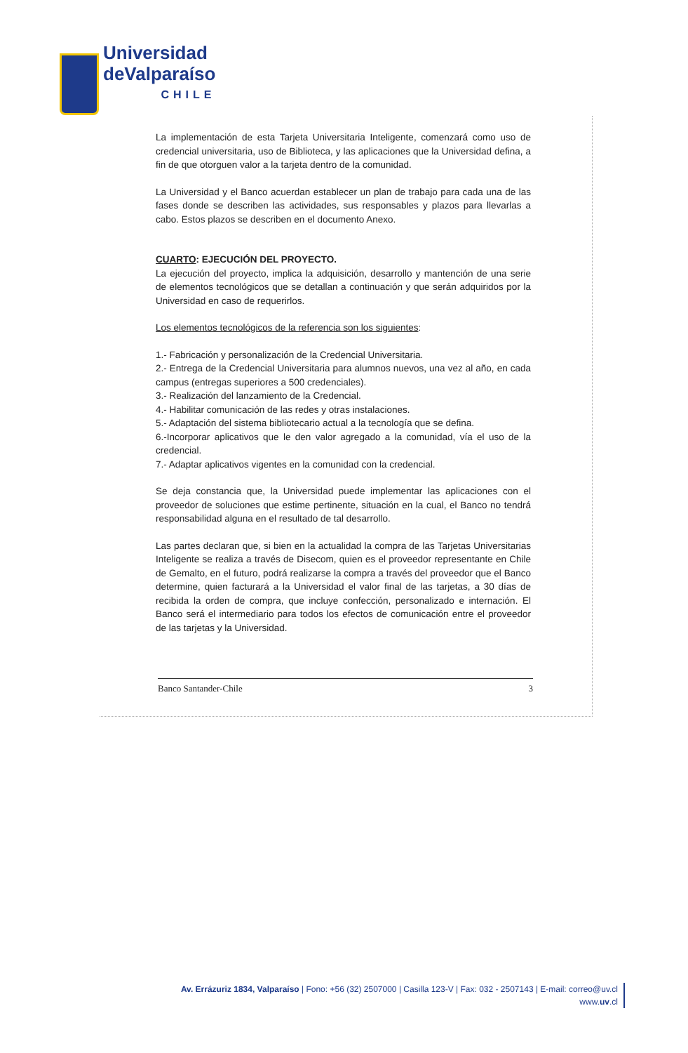Universidad
deValparaíso
CHILE
La implementación de esta Tarjeta Universitaria Inteligente, comenzará como uso de credencial universitaria, uso de Biblioteca, y las aplicaciones que la Universidad defina, a fin de que otorguen valor a la tarjeta dentro de la comunidad.
La Universidad y el Banco acuerdan establecer un plan de trabajo para cada una de las fases donde se describen las actividades, sus responsables y plazos para llevarlas a cabo. Estos plazos se describen en el documento Anexo.
CUARTO: EJECUCIÓN DEL PROYECTO.
La ejecución del proyecto, implica la adquisición, desarrollo y mantención de una serie de elementos tecnológicos que se detallan a continuación y que serán adquiridos por la Universidad en caso de requerirlos.
Los elementos tecnológicos de la referencia son los siguientes:
1.- Fabricación y personalización de la Credencial Universitaria.
2.- Entrega de la Credencial Universitaria para alumnos nuevos, una vez al año, en cada campus (entregas superiores a 500 credenciales).
3.- Realización del lanzamiento de la Credencial.
4.- Habilitar comunicación de las redes y otras instalaciones.
5.- Adaptación del sistema bibliotecario actual a la tecnología que se defina.
6.-Incorporar aplicativos que le den valor agregado a la comunidad, vía el uso de la credencial.
7.- Adaptar aplicativos vigentes en la comunidad con la credencial.
Se deja constancia que, la Universidad puede implementar las aplicaciones con el proveedor de soluciones que estime pertinente, situación en la cual, el Banco no tendrá responsabilidad alguna en el resultado de tal desarrollo.
Las partes declaran que, si bien en la actualidad la compra de las Tarjetas Universitarias Inteligente se realiza a través de Disecom, quien es el proveedor representante en Chile de Gemalto, en el futuro, podrá realizarse la compra a través del proveedor que el Banco determine, quien facturará a la Universidad el valor final de las tarjetas, a 30 días de recibida la orden de compra, que incluye confección, personalizado e internación. El Banco será el intermediario para todos los efectos de comunicación entre el proveedor de las tarjetas y la Universidad.
Banco Santander-Chile 3
Av. Errázuriz 1834, Valparaíso | Fono: +56 (32) 2507000 | Casilla 123-V | Fax: 032 - 2507143 | E-mail: correo@uv.cl
www.uv.cl